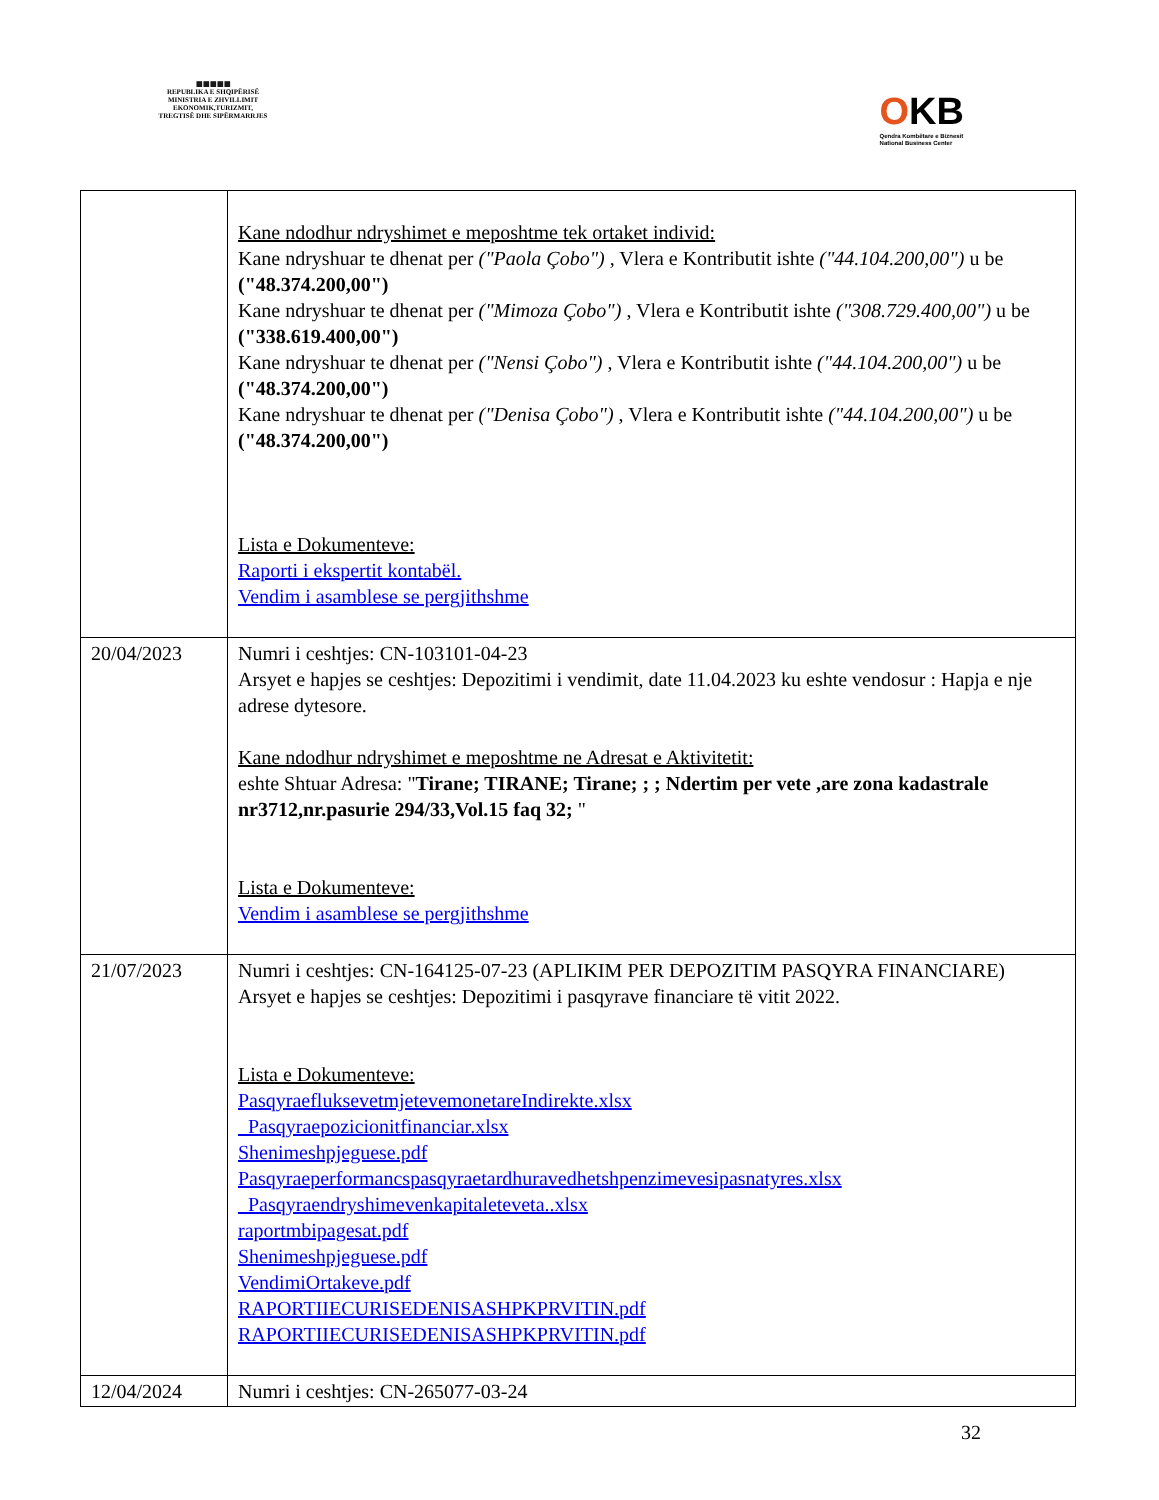▦▦▦▦▦
REPUBLIKA E SHQIPËRISË
MINISTRIA E ZHVILLIMIT
EKONOMIK,TURIZMIT,
TREGTISË DHE SIPËRMARRJES
OKB
Qendra Kombëtare e Biznesit
National Business Center
| | Kane ndodhur ndryshimet e meposhtme tek ortaket individ: Kane ndryshuar te dhenat per ("Paola Çobo") , Vlera e Kontributit ishte ("44.104.200,00") u be ("48.374.200,00") Kane ndryshuar te dhenat per ("Mimoza Çobo") , Vlera e Kontributit ishte ("308.729.400,00") u be ("338.619.400,00") Kane ndryshuar te dhenat per ("Nensi Çobo") , Vlera e Kontributit ishte ("44.104.200,00") u be ("48.374.200,00") Kane ndryshuar te dhenat per ("Denisa Çobo") , Vlera e Kontributit ishte ("44.104.200,00") u be ("48.374.200,00") Lista e Dokumenteve: Raporti i ekspertit kontabël. Vendim i asamblese se pergjithshme |
| 20/04/2023 | Numri i ceshtjes: CN-103101-04-23 Arsyet e hapjes se ceshtjes: Depozitimi i vendimit, date 11.04.2023 ku eshte vendosur : Hapja e nje adrese dytesore. Kane ndodhur ndryshimet e meposhtme ne Adresat e Aktivitetit: eshte Shtuar Adresa: " Tirane; TIRANE; Tirane; ; ; Ndertim per vete ,are zona kadastrale nr3712,nr.pasurie 294/33,Vol.15 faq 32; " Lista e Dokumenteve: Vendim i asamblese se pergjithshme |
| 21/07/2023 | Numri i ceshtjes: CN-164125-07-23 (APLIKIM PER DEPOZITIM PASQYRA FINANCIARE) Arsyet e hapjes se ceshtjes: Depozitimi i pasqyrave financiare të vitit 2022. Lista e Dokumenteve: PasqyraefluksevetmjetevemonetareIndirekte.xlsx _Pasqyraepozicionitfinanciar.xlsx Shenimeshpjeguese.pdf Pasqyraeperformancspasqyraetardhuravedhetshpenzimevesipasnatyres.xlsx _Pasqyraendryshimevenkapitaleteveta..xlsx raportmbipagesat.pdf Shenimeshpjeguese.pdf VendimiOrtakeve.pdf RAPORTIIECURISEDENISASHPKPRVITIN.pdf RAPORTIIECURISEDENISASHPKPRVITIN.pdf |
| 12/04/2024 | Numri i ceshtjes: CN-265077-03-24 |
32